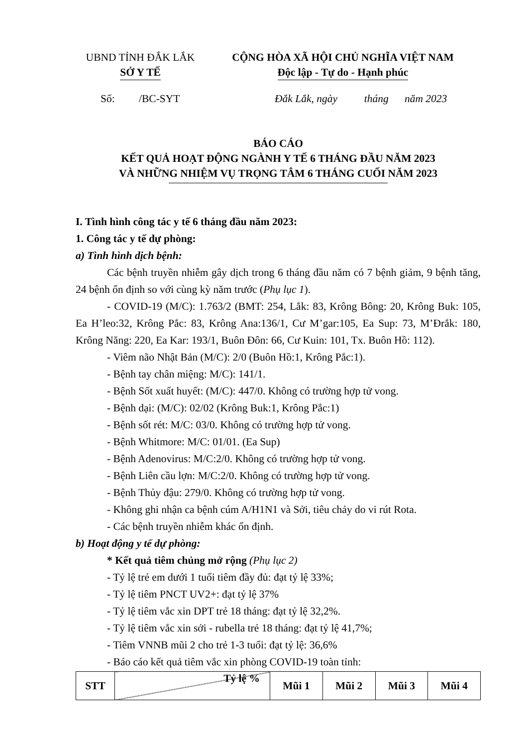UBND TỈNH ĐẮK LẮK
SỞ Y TẾ
CỘNG HÒA XÃ HỘI CHỦ NGHĨA VIỆT NAM
Độc lập - Tự do - Hạnh phúc
Số: /BC-SYT Đắk Lắk, ngày tháng năm 2023
BÁO CÁO
KẾT QUẢ HOẠT ĐỘNG NGÀNH Y TẾ 6 THÁNG ĐẦU NĂM 2023
VÀ NHỮNG NHIỆM VỤ TRỌNG TÂM 6 THÁNG CUỐI NĂM 2023
I. Tình hình công tác y tế 6 tháng đầu năm 2023:
1. Công tác y tế dự phòng:
a) Tình hình dịch bệnh:
Các bệnh truyền nhiễm gây dịch trong 6 tháng đầu năm có 7 bệnh giảm, 9 bệnh tăng, 24 bệnh ổn định so với cùng kỳ năm trước (Phụ lục 1).
- COVID-19 (M/C): 1.763/2 (BMT: 254, Lắk: 83, Krông Bông: 20, Krông Buk: 105, Ea H’leo:32, Krông Pắc: 83, Krông Ana:136/1, Cư M’gar:105, Ea Sup: 73, M’Đrắk: 180, Krông Năng: 220, Ea Kar: 193/1, Buôn Đôn: 66, Cư Kuin: 101, Tx. Buôn Hồ: 112).
- Viêm não Nhật Bản (M/C): 2/0 (Buôn Hồ:1, Krông Pắc:1).
- Bệnh tay chân miệng: M/C): 141/1.
- Bệnh Sốt xuất huyết: (M/C): 447/0. Không có trường hợp tử vong.
- Bệnh dại: (M/C): 02/02 (Krông Buk:1, Krông Pắc:1)
- Bệnh sốt rét: M/C: 03/0. Không có trường hợp tử vong.
- Bệnh Whitmore: M/C: 01/01. (Ea Sup)
- Bệnh Adenovirus: M/C:2/0. Không có trường hợp tử vong.
- Bệnh Liên cầu lợn: M/C:2/0. Không có trường hợp tử vong.
- Bệnh Thủy đậu: 279/0. Không có trường hợp tử vong.
- Không ghi nhận ca bệnh cúm A/H1N1 và Sởi, tiêu chảy do vi rút Rota.
- Các bệnh truyền nhiễm khác ổn định.
b) Hoạt động y tế dự phòng:
* Kết quả tiêm chủng mở rộng (Phụ lục 2)
- Tỷ lệ trẻ em dưới 1 tuổi tiêm đầy đủ: đạt tỷ lệ 33%;
- Tỷ lệ tiêm PNCT UV2+: đạt tỷ lệ 37%
- Tỷ lệ tiêm vắc xin DPT trẻ 18 tháng: đạt tỷ lệ 32,2%.
- Tỷ lệ tiêm vắc xin sởi - rubella trẻ 18 tháng: đạt tỷ lệ 41,7%;
- Tiêm VNNB mũi 2 cho trẻ 1-3 tuổi: đạt tỷ lệ: 36,6%
- Báo cáo kết quả tiêm vắc xin phòng COVID-19 toàn tỉnh:
| STT | Tỷ lệ % | Mũi 1 | Mũi 2 | Mũi 3 | Mũi 4 |
| --- | --- | --- | --- | --- | --- |